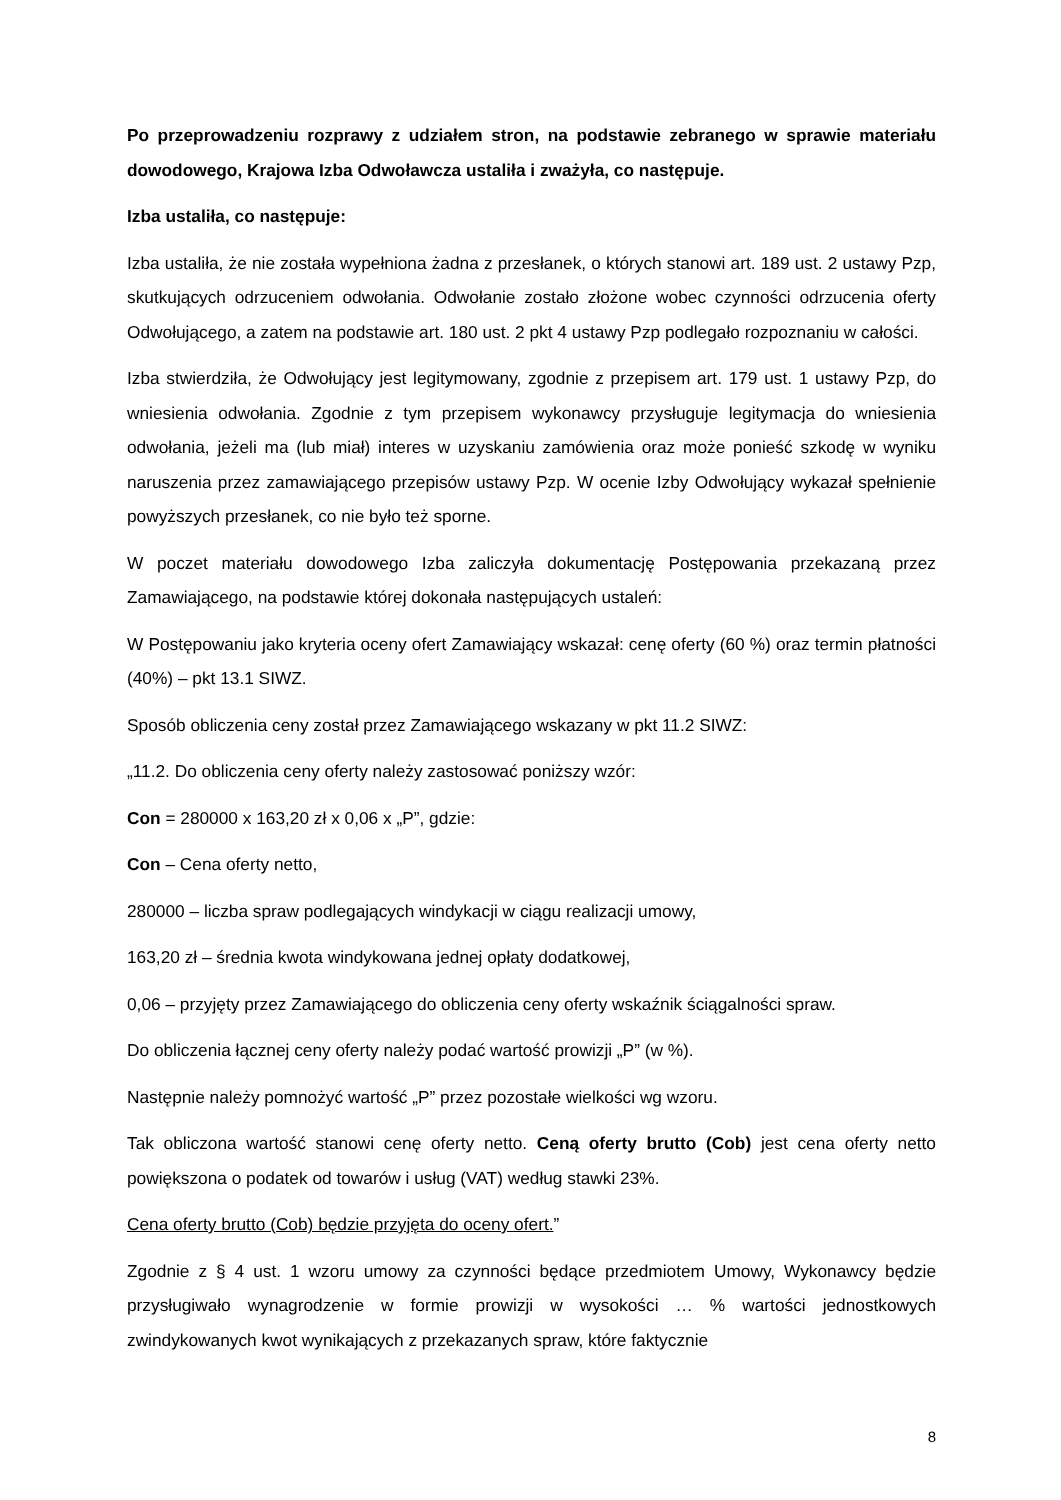Po przeprowadzeniu rozprawy z udziałem stron, na podstawie zebranego w sprawie materiału dowodowego, Krajowa Izba Odwoławcza ustaliła i zważyła, co następuje.
Izba ustaliła, co następuje:
Izba ustaliła, że nie została wypełniona żadna z przesłanek, o których stanowi art. 189 ust. 2 ustawy Pzp, skutkujących odrzuceniem odwołania. Odwołanie zostało złożone wobec czynności odrzucenia oferty Odwołującego, a zatem na podstawie art. 180 ust. 2 pkt 4 ustawy Pzp podlegało rozpoznaniu w całości.
Izba stwierdziła, że Odwołujący jest legitymowany, zgodnie z przepisem art. 179 ust. 1 ustawy Pzp, do wniesienia odwołania. Zgodnie z tym przepisem wykonawcy przysługuje legitymacja do wniesienia odwołania, jeżeli ma (lub miał) interes w uzyskaniu zamówienia oraz może ponieść szkodę w wyniku naruszenia przez zamawiającego przepisów ustawy Pzp. W ocenie Izby Odwołujący wykazał spełnienie powyższych przesłanek, co nie było też sporne.
W poczet materiału dowodowego Izba zaliczyła dokumentację Postępowania przekazaną przez Zamawiającego, na podstawie której dokonała następujących ustaleń:
W Postępowaniu jako kryteria oceny ofert Zamawiający wskazał: cenę oferty (60 %) oraz termin płatności (40%) – pkt 13.1 SIWZ.
Sposób obliczenia ceny został przez Zamawiającego wskazany w pkt 11.2 SIWZ:
„11.2. Do obliczenia ceny oferty należy zastosować poniższy wzór:
Con = 280000 x 163,20 zł x 0,06 x „P”, gdzie:
Con – Cena oferty netto,
280000 – liczba spraw podlegających windykacji w ciągu realizacji umowy,
163,20 zł – średnia kwota windykowana jednej opłaty dodatkowej,
0,06 – przyjęty przez Zamawiającego do obliczenia ceny oferty wskaźnik ściągalności spraw.
Do obliczenia łącznej ceny oferty należy podać wartość prowizji „P” (w %).
Następnie należy pomnożyć wartość „P” przez pozostałe wielkości wg wzoru.
Tak obliczona wartość stanowi cenę oferty netto. Ceną oferty brutto (Cob) jest cena oferty netto powiększona o podatek od towarów i usług (VAT) według stawki 23%.
Cena oferty brutto (Cob) będzie przyjęta do oceny ofert.”
Zgodnie z § 4 ust. 1 wzoru umowy za czynności będące przedmiotem Umowy, Wykonawcy będzie przysługiwało wynagrodzenie w formie prowizji w wysokości … % wartości jednostkowych zwindykowanych kwot wynikających z przekazanych spraw, które faktycznie
8